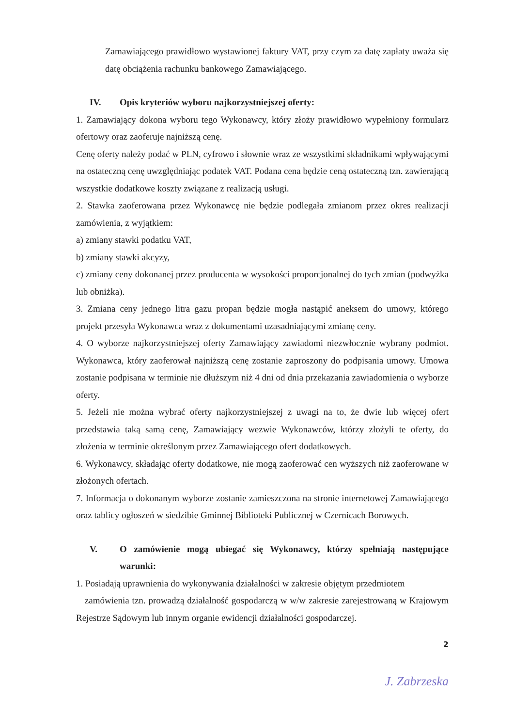Zamawiającego prawidłowo wystawionej faktury VAT, przy czym za datę zapłaty uważa się datę obciążenia rachunku bankowego Zamawiającego.
IV. Opis kryteriów wyboru najkorzystniejszej oferty:
1. Zamawiający dokona wyboru tego Wykonawcy, który złoży prawidłowo wypełniony formularz ofertowy oraz zaoferuje najniższą cenę.
Cenę oferty należy podać w PLN, cyfrowo i słownie wraz ze wszystkimi składnikami wpływającymi na ostateczną cenę uwzględniając podatek VAT. Podana cena będzie ceną ostateczną tzn. zawierającą wszystkie dodatkowe koszty związane z realizacją usługi.
2. Stawka zaoferowana przez Wykonawcę nie będzie podlegała zmianom przez okres realizacji zamówienia, z wyjątkiem:
a) zmiany stawki podatku VAT,
b) zmiany stawki akcyzy,
c) zmiany ceny dokonanej przez producenta w wysokości proporcjonalnej do tych zmian (podwyżka lub obniżka).
3. Zmiana ceny jednego litra gazu propan będzie mogła nastąpić aneksem do umowy, którego projekt przesyła Wykonawca wraz z dokumentami uzasadniającymi zmianę ceny.
4. O wyborze najkorzystniejszej oferty Zamawiający zawiadomi niezwłocznie wybrany podmiot. Wykonawca, który zaoferował najniższą cenę zostanie zaproszony do podpisania umowy. Umowa zostanie podpisana w terminie nie dłuższym niż 4 dni od dnia przekazania zawiadomienia o wyborze oferty.
5. Jeżeli nie można wybrać oferty najkorzystniejszej z uwagi na to, że dwie lub więcej ofert przedstawia taką samą cenę, Zamawiający wezwie Wykonawców, którzy złożyli te oferty, do złożenia w terminie określonym przez Zamawiającego ofert dodatkowych.
6. Wykonawcy, składając oferty dodatkowe, nie mogą zaoferować cen wyższych niż zaoferowane w złożonych ofertach.
7. Informacja o dokonanym wyborze zostanie zamieszczona na stronie internetowej Zamawiającego oraz tablicy ogłoszeń w siedzibie Gminnej Biblioteki Publicznej w Czernicach Borowych.
V. O zamówienie mogą ubiegać się Wykonawcy, którzy spełniają następujące warunki:
1. Posiadają uprawnienia do wykonywania działalności w zakresie objętym przedmiotem
zamówienia tzn. prowadzą działalność gospodarczą w w/w zakresie zarejestrowaną w Krajowym Rejestrze Sądowym lub innym organie ewidencji działalności gospodarczej.
2
J. Zabrzeska